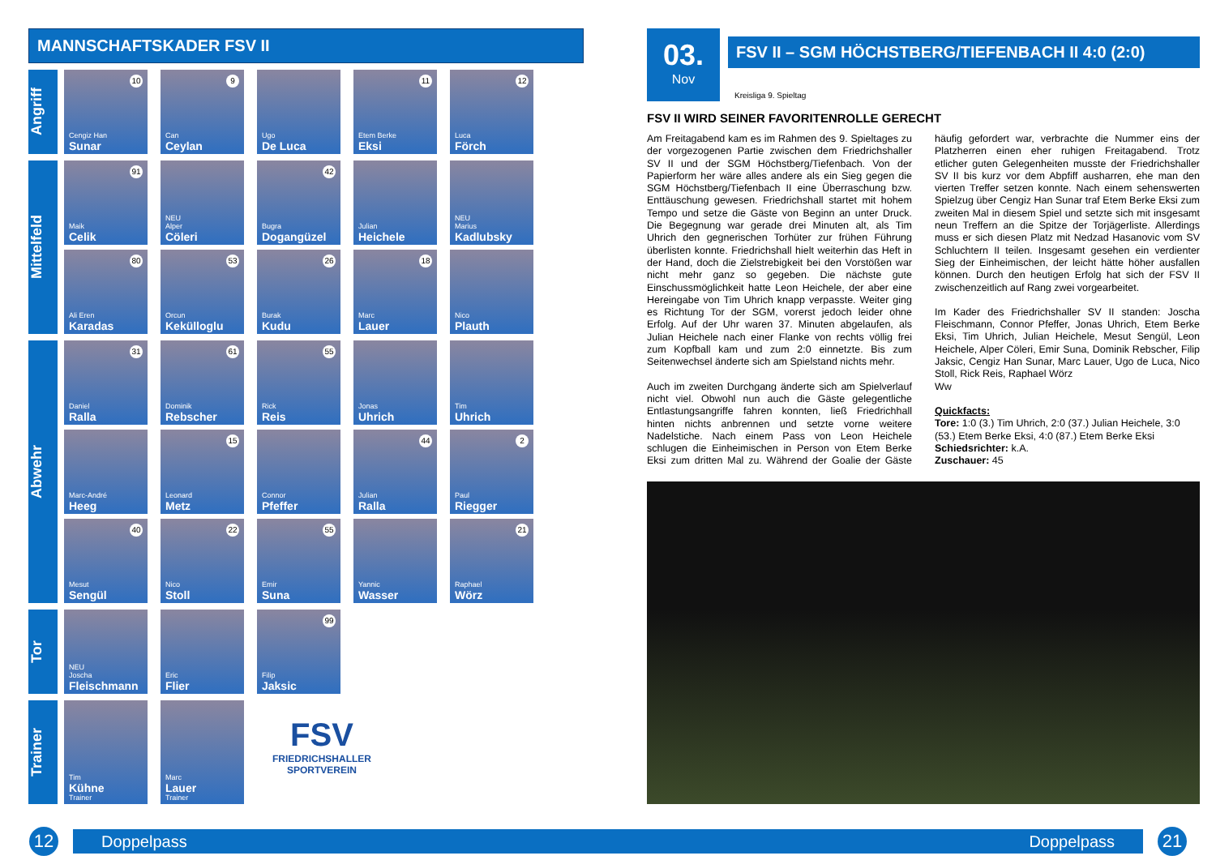MANNSCHAFTSKADER FSV II
Angriff
10
Cengiz Han
Sunar
9
Can
Ceylan
Ugo
De Luca
11
Etem Berke
Eksi
12
Luca
Förch
Mittelfeld
91
Maik
Celik
NEU
Alper
Cöleri
42
Bugra
Dogangüzel
Julian
Heichele
NEU
Marius
Kadlubsky
80
Ali Eren
Karadas
53
Orcun
Kekülloglu
26
Burak
Kudu
18
Marc
Lauer
Nico
Plauth
Abwehr
31
Daniel
Ralla
61
Dominik
Rebscher
55
Rick
Reis
Jonas
Uhrich
Tim
Uhrich
Marc-André
Heeg
15
Leonard
Metz
Connor
Pfeffer
44
Julian
Ralla
2
Paul
Riegger
40
Mesut
Sengül
22
Nico
Stoll
55
Emir
Suna
Yannic
Wasser
21
Raphael
Wörz
Tor
NEU
Joscha
Fleischmann
Eric
Flier
99
Filip
Jaksic
Trainer
Tim
Kühne
Trainer
Marc
Lauer
Trainer
FSV
FRIEDRICHSHALLER SPORTVEREIN
03.
Nov
FSV II – SGM HÖCHSTBERG/TIEFENBACH II 4:0 (2:0)
Kreisliga 9. Spieltag
FSV II WIRD SEINER FAVORITENROLLE GERECHT
Am Freitagabend kam es im Rahmen des 9. Spieltages zu der vorgezogenen Partie zwischen dem Friedrichshaller SV II und der SGM Höchstberg/Tiefenbach. Von der Papierform her wäre alles andere als ein Sieg gegen die SGM Höchstberg/Tiefenbach II eine Überraschung bzw. Enttäuschung gewesen. Friedrichshall startet mit hohem Tempo und setze die Gäste von Beginn an unter Druck. Die Begegnung war gerade drei Minuten alt, als Tim Uhrich den gegnerischen Torhüter zur frühen Führung überlisten konnte. Friedrichshall hielt weiterhin das Heft in der Hand, doch die Zielstrebigkeit bei den Vorstößen war nicht mehr ganz so gegeben. Die nächste gute Einschussmöglichkeit hatte Leon Heichele, der aber eine Hereingabe von Tim Uhrich knapp verpasste. Weiter ging es Richtung Tor der SGM, vorerst jedoch leider ohne Erfolg. Auf der Uhr waren 37. Minuten abgelaufen, als Julian Heichele nach einer Flanke von rechts völlig frei zum Kopfball kam und zum 2:0 einnetzte. Bis zum Seitenwechsel änderte sich am Spielstand nichts mehr.
Auch im zweiten Durchgang änderte sich am Spielverlauf nicht viel. Obwohl nun auch die Gäste gelegentliche Entlastungsangriffe fahren konnten, ließ Friedrichhall hinten nichts anbrennen und setzte vorne weitere Nadelstiche. Nach einem Pass von Leon Heichele schlugen die Einheimischen in Person von Etem Berke Eksi zum dritten Mal zu. Während der Goalie der Gäste häufig gefordert war, verbrachte die Nummer eins der Platzherren einen eher ruhigen Freitagabend. Trotz etlicher guten Gelegenheiten musste der Friedrichshaller SV II bis kurz vor dem Abpfiff ausharren, ehe man den vierten Treffer setzen konnte. Nach einem sehenswerten Spielzug über Cengiz Han Sunar traf Etem Berke Eksi zum zweiten Mal in diesem Spiel und setzte sich mit insgesamt neun Treffern an die Spitze der Torjägerliste. Allerdings muss er sich diesen Platz mit Nedzad Hasanovic vom SV Schluchtern II teilen. Insgesamt gesehen ein verdienter Sieg der Einheimischen, der leicht hätte höher ausfallen können. Durch den heutigen Erfolg hat sich der FSV II zwischenzeitlich auf Rang zwei vorgearbeitet.
Im Kader des Friedrichshaller SV II standen: Joscha Fleischmann, Connor Pfeffer, Jonas Uhrich, Etem Berke Eksi, Tim Uhrich, Julian Heichele, Mesut Sengül, Leon Heichele, Alper Cöleri, Emir Suna, Dominik Rebscher, Filip Jaksic, Cengiz Han Sunar, Marc Lauer, Ugo de Luca, Nico Stoll, Rick Reis, Raphael Wörz
Ww
Quickfacts:
Tore: 1:0 (3.) Tim Uhrich, 2:0 (37.) Julian Heichele, 3:0 (53.) Etem Berke Eksi, 4:0 (87.) Etem Berke Eksi
Schiedsrichter: k.A.
Zuschauer: 45
12 Doppelpass Doppelpass 21